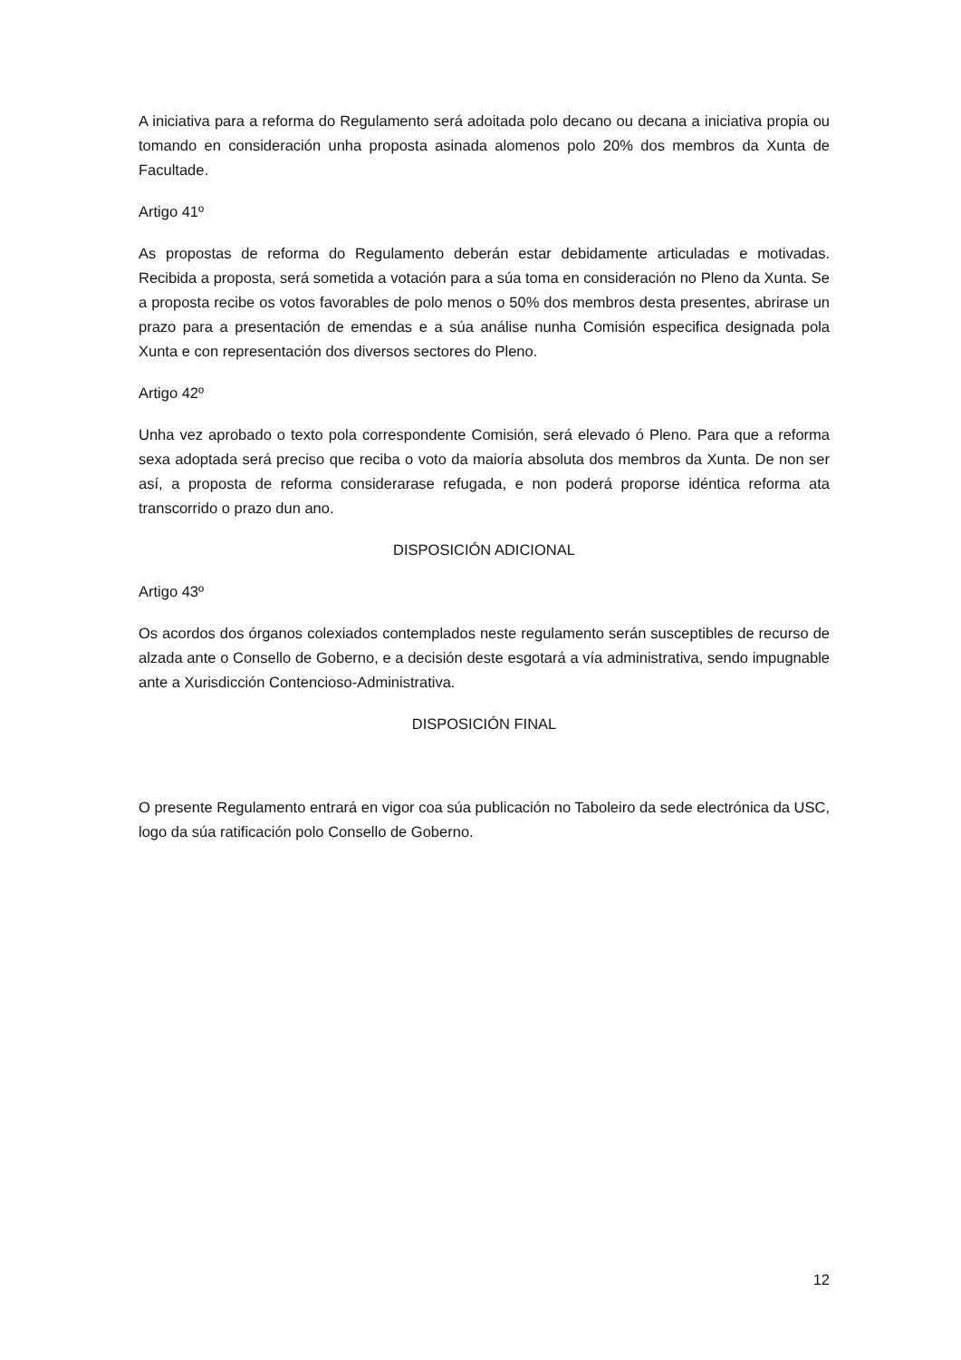A iniciativa para a reforma do Regulamento será adoitada polo decano ou decana a iniciativa propia ou tomando en consideración unha proposta asinada alomenos polo 20% dos membros da Xunta de Facultade.
Artigo 41º
As propostas de reforma do Regulamento deberán estar debidamente articuladas e motivadas. Recibida a proposta, será sometida a votación para a súa toma en consideración no Pleno da Xunta. Se a proposta recibe os votos favorables de polo menos o 50% dos membros desta presentes, abrirase un prazo para a presentación de emendas e a súa análise nunha Comisión especifica designada pola Xunta e con representación dos diversos sectores do Pleno.
Artigo 42º
Unha vez aprobado o texto pola correspondente Comisión, será elevado ó Pleno. Para que a reforma sexa adoptada será preciso que reciba o voto da maioría absoluta dos membros da Xunta. De non ser así, a proposta de reforma considerarase refugada, e non poderá proporse idéntica reforma ata transcorrido o prazo dun ano.
DISPOSICIÓN ADICIONAL
Artigo 43º
Os acordos dos órganos colexiados contemplados neste regulamento serán susceptibles de recurso de alzada ante o Consello de Goberno, e a decisión deste esgotará a vía administrativa, sendo impugnable ante a Xurisdicción Contencioso-Administrativa.
DISPOSICIÓN FINAL
O presente Regulamento entrará en vigor coa súa publicación no Taboleiro da sede electrónica da USC, logo da súa ratificación polo Consello de Goberno.
12